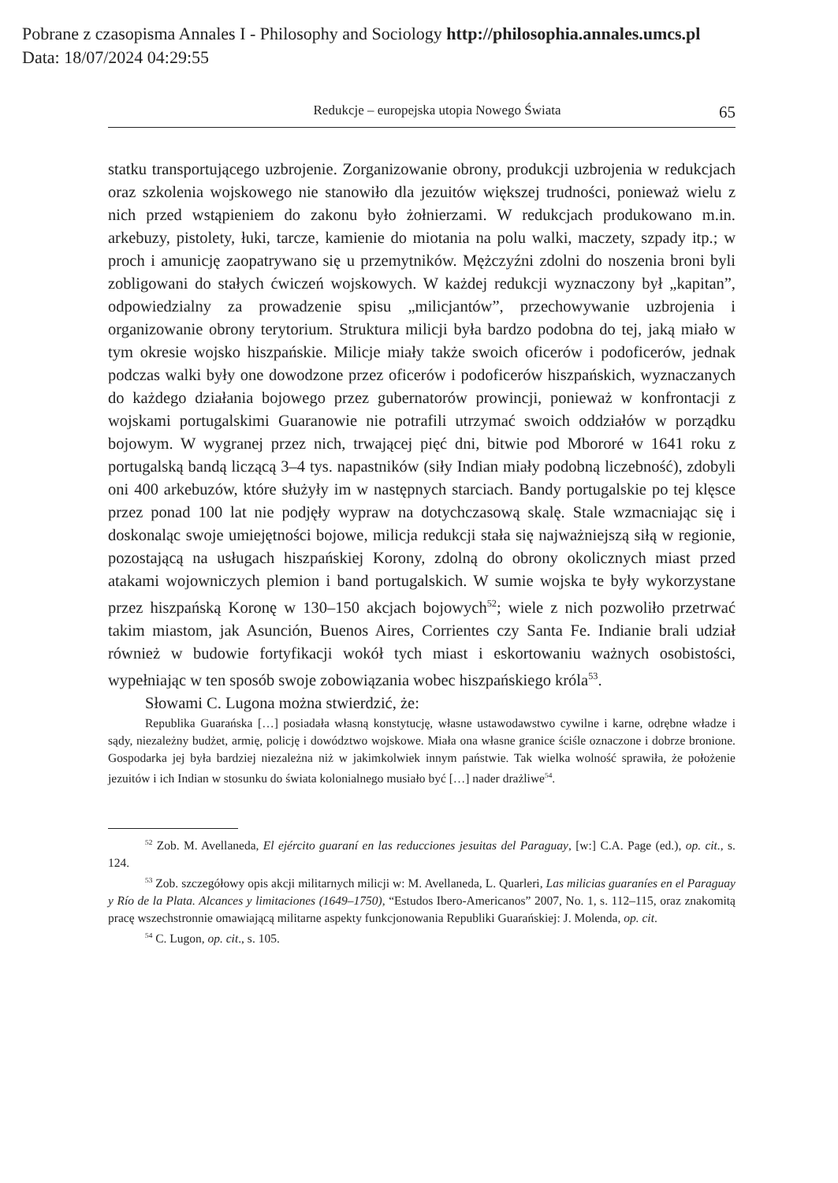Pobrane z czasopisma Annales I - Philosophy and Sociology http://philosophia.annales.umcs.pl
Data: 18/07/2024 04:29:55
Redukcje – europejska utopia Nowego Świata 65
statku transportującego uzbrojenie. Zorganizowanie obrony, produkcji uzbrojenia w redukcjach oraz szkolenia wojskowego nie stanowiło dla jezuitów większej trudności, ponieważ wielu z nich przed wstąpieniem do zakonu było żołnierzami. W redukcjach produkowano m.in. arkebuzy, pistolety, łuki, tarcze, kamienie do miotania na polu walki, maczety, szpady itp.; w proch i amunicję zaopatrywano się u przemytników. Mężczyźni zdolni do noszenia broni byli zobligowani do stałych ćwiczeń wojskowych. W każdej redukcji wyznaczony był „kapitan”, odpowiedzialny za prowadzenie spisu „milicjantów”, przechowywanie uzbrojenia i organizowanie obrony terytorium. Struktura milicji była bardzo podobna do tej, jaką miało w tym okresie wojsko hiszpańskie. Milicje miały także swoich oficerów i podoficerów, jednak podczas walki były one dowodzone przez oficerów i podoficerów hiszpańskich, wyznaczanych do każdego działania bojowego przez gubernatorów prowincji, ponieważ w konfrontacji z wojskami portugalskimi Guaranowie nie potrafili utrzymać swoich oddziałów w porządku bojowym. W wygranej przez nich, trwającej pięć dni, bitwie pod Mbororé w 1641 roku z portugalską bandą liczącą 3–4 tys. napastników (siły Indian miały podobną liczebność), zdobyli oni 400 arkebuzów, które służyły im w następnych starciach. Bandy portugalskie po tej klęsce przez ponad 100 lat nie podjęły wypraw na dotychczasową skalę. Stale wzmacniając się i doskonaląc swoje umiejętności bojowe, milicja redukcji stała się najważniejszą siłą w regionie, pozostającą na usługach hiszpańskiej Korony, zdolną do obrony okolicznych miast przed atakami wojowniczych plemion i band portugalskich. W sumie wojska te były wykorzystane przez hiszpańską Koronę w 130–150 akcjach bojowych<sup>52</sup>; wiele z nich pozwoliło przetrwać takim miastom, jak Asunción, Buenos Aires, Corrientes czy Santa Fe. Indianie brali udział również w budowie fortyfikacji wokół tych miast i eskortowaniu ważnych osobistości, wypełniając w ten sposób swoje zobowiązania wobec hiszpańskiego króla<sup>53</sup>.
Słowami C. Lugona można stwierdzić, że:
Republika Guarańska […] posiadała własną konstytucję, własne ustawodawstwo cywilne i karne, odrębne władze i sądy, niezależny budżet, armię, policję i dowództwo wojskowe. Miała ona własne granice ściśle oznaczone i dobrze bronione. Gospodarka jej była bardziej niezależna niż w jakimkolwiek innym państwie. Tak wielka wolność sprawiła, że położenie jezuitów i ich Indian w stosunku do świata kolonialnego musiało być […] nader drażliwe<sup>54</sup>.
<sup>52</sup> Zob. M. Avellaneda, El ejército guaraní en las reducciones jesuitas del Paraguay, [w:] C.A. Page (ed.), op. cit., s. 124.
<sup>53</sup> Zob. szczegółowy opis akcji militarnych milicji w: M. Avellaneda, L. Quarleri, Las milicias guaraníes en el Paraguay y Río de la Plata. Alcances y limitaciones (1649–1750), “Estudos Ibero-Americanos” 2007, No. 1, s. 112–115, oraz znakomitą pracę wszechstronnie omawiającą militarne aspekty funkcjonowania Republiki Guarańskiej: J. Molenda, op. cit.
<sup>54</sup> C. Lugon, op. cit., s. 105.